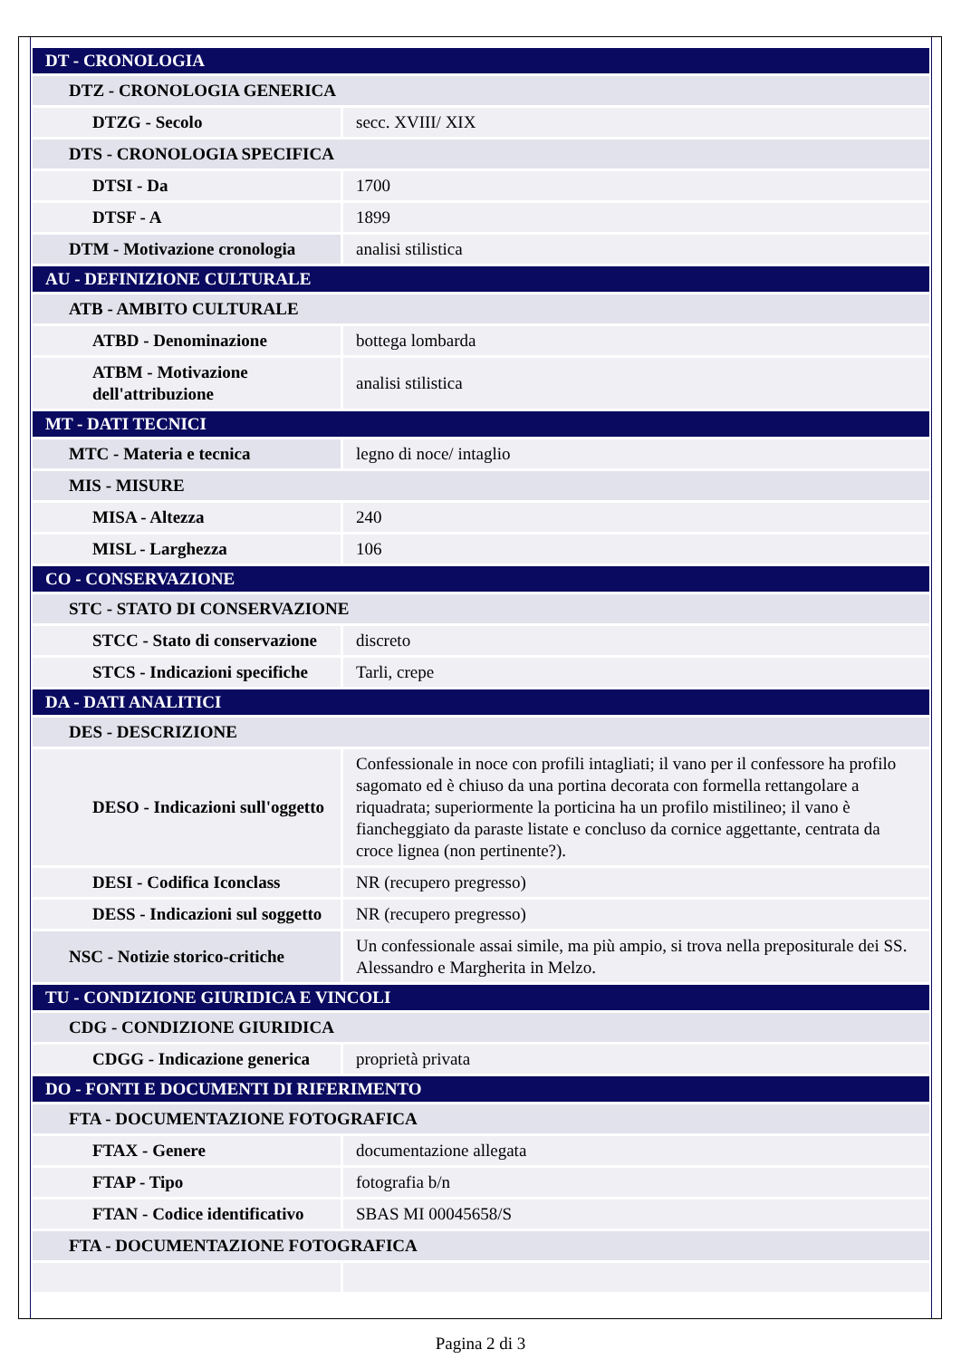| DT - CRONOLOGIA | |
| DTZ - CRONOLOGIA GENERICA | |
| DTZG - Secolo | secc. XVIII/ XIX |
| DTS - CRONOLOGIA SPECIFICA | |
| DTSI - Da | 1700 |
| DTSF - A | 1899 |
| DTM - Motivazione cronologia | analisi stilistica |
| AU - DEFINIZIONE CULTURALE | |
| ATB - AMBITO CULTURALE | |
| ATBD - Denominazione | bottega lombarda |
| ATBM - Motivazione dell'attribuzione | analisi stilistica |
| MT - DATI TECNICI | |
| MTC - Materia e tecnica | legno di noce/ intaglio |
| MIS - MISURE | |
| MISA - Altezza | 240 |
| MISL - Larghezza | 106 |
| CO - CONSERVAZIONE | |
| STC - STATO DI CONSERVAZIONE | |
| STCC - Stato di conservazione | discreto |
| STCS - Indicazioni specifiche | Tarli, crepe |
| DA - DATI ANALITICI | |
| DES - DESCRIZIONE | |
| DESO - Indicazioni sull'oggetto | Confessionale in noce con profili intagliati; il vano per il confessore ha profilo sagomato ed è chiuso da una portina decorata con formella rettangolare a riquadrata; superiormente la porticina ha un profilo mistilineo; il vano è fiancheggiato da paraste listate e concluso da cornice aggettante, centrata da croce lignea (non pertinente?). |
| DESI - Codifica Iconclass | NR (recupero pregresso) |
| DESS - Indicazioni sul soggetto | NR (recupero pregresso) |
| NSC - Notizie storico-critiche | Un confessionale assai simile, ma più ampio, si trova nella prepositurale dei SS. Alessandro e Margherita in Melzo. |
| TU - CONDIZIONE GIURIDICA E VINCOLI | |
| CDG - CONDIZIONE GIURIDICA | |
| CDGG - Indicazione generica | proprietà privata |
| DO - FONTI E DOCUMENTI DI RIFERIMENTO | |
| FTA - DOCUMENTAZIONE FOTOGRAFICA | |
| FTAX - Genere | documentazione allegata |
| FTAP - Tipo | fotografia b/n |
| FTAN - Codice identificativo | SBAS MI 00045658/S |
| FTA - DOCUMENTAZIONE FOTOGRAFICA | |
Pagina 2 di 3